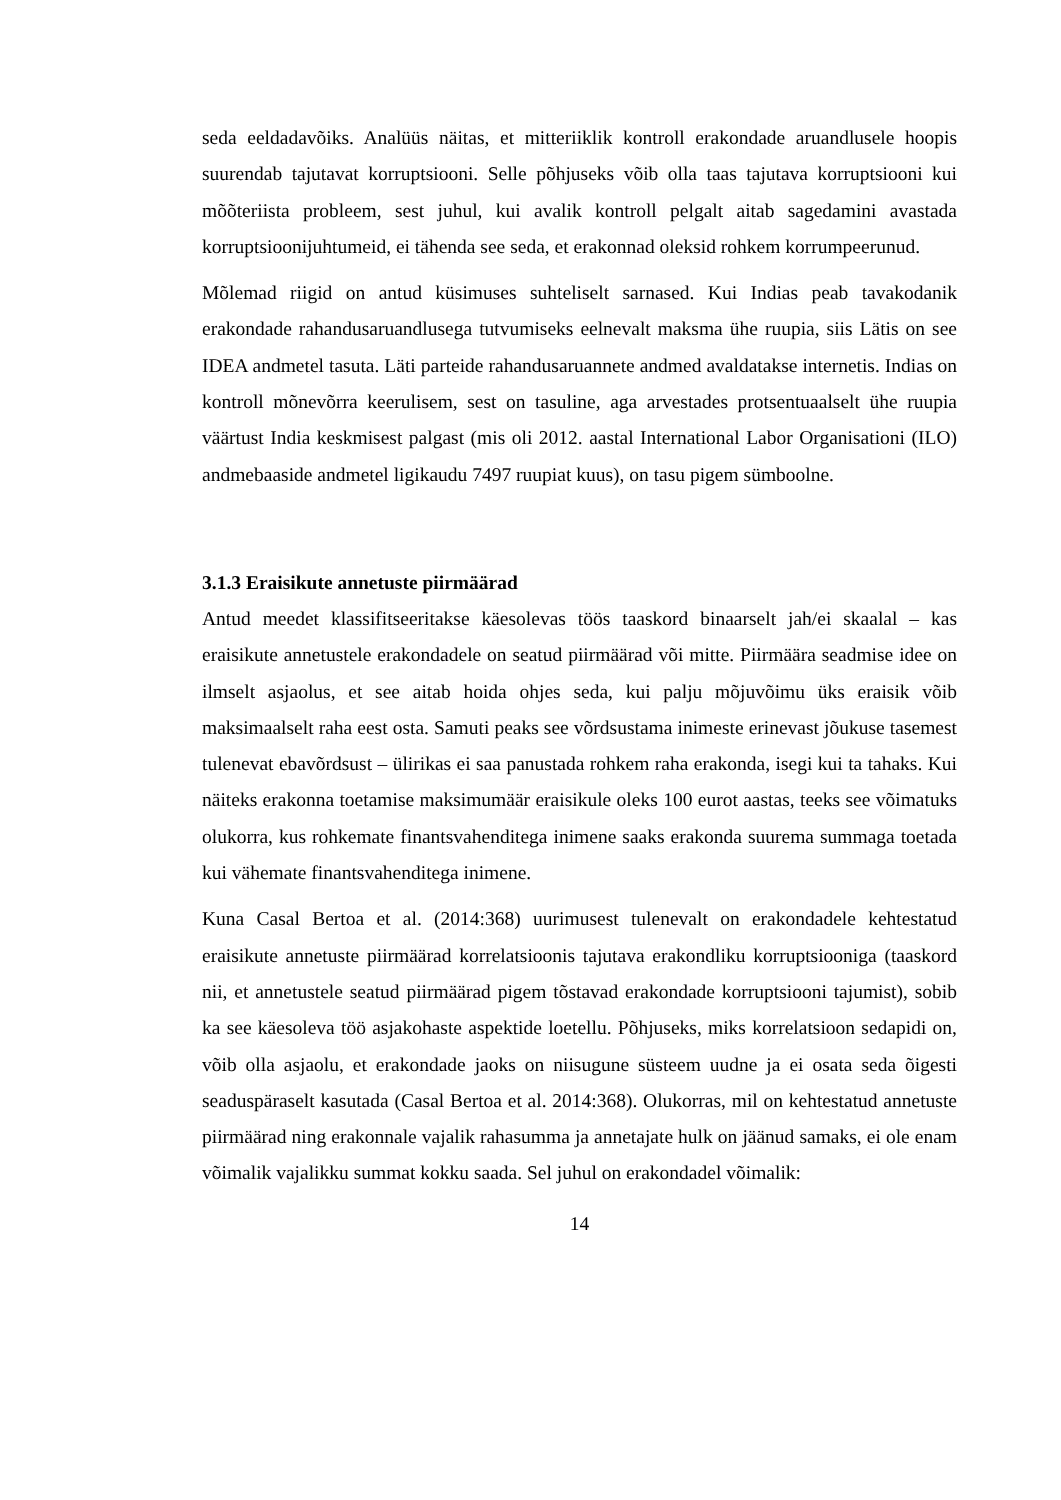seda eeldadavõiks. Analüüs näitas, et mitteriiklik kontroll erakondade aruandlusele hoopis suurendab tajutavat korruptsiooni. Selle põhjuseks võib olla taas tajutava korruptsiooni kui mõõteriista probleem, sest juhul, kui avalik kontroll pelgalt aitab sagedamini avastada korruptsioonijuhtumeid, ei tähenda see seda, et erakonnad oleksid rohkem korrumpeerunud.
Mõlemad riigid on antud küsimuses suhteliselt sarnased. Kui Indias peab tavakodanik erakondade rahandusaruandlusega tutvumiseks eelnevalt maksma ühe ruupia, siis Lätis on see IDEA andmetel tasuta. Läti parteide rahandusaruannete andmed avaldatakse internetis. Indias on kontroll mõnevõrra keerulisem, sest on tasuline, aga arvestades protsentuaalselt ühe ruupia väärtust India keskmisest palgast (mis oli 2012. aastal International Labor Organisationi (ILO) andmebaaside andmetel ligikaudu 7497 ruupiat kuus), on tasu pigem sümboolne.
3.1.3 Eraisikute annetuste piirmäärad
Antud meedet klassifitseeritakse käesolevas töös taaskord binaarselt jah/ei skaalal – kas eraisikute annetustele erakondadele on seatud piirmäärad või mitte. Piirmäära seadmise idee on ilmselt asjaolus, et see aitab hoida ohjes seda, kui palju mõjuvõimu üks eraisik võib maksimaalselt raha eest osta. Samuti peaks see võrdsustama inimeste erinevast jõukuse tasemest tulenevat ebavõrdsust – ülirikas ei saa panustada rohkem raha erakonda, isegi kui ta tahaks. Kui näiteks erakonna toetamise maksimumäär eraisikule oleks 100 eurot aastas, teeks see võimatuks olukorra, kus rohkemate finantsvahenditega inimene saaks erakonda suurema summaga toetada kui vähemate finantsvahenditega inimene.
Kuna Casal Bertoa et al. (2014:368) uurimusest tulenevalt on erakondadele kehtestatud eraisikute annetuste piirmäärad korrelatsioonis tajutava erakondliku korruptsiooniga (taaskord nii, et annetustele seatud piirmäärad pigem tõstavad erakondade korruptsiooni tajumist), sobib ka see käesoleva töö asjakohaste aspektide loetellu. Põhjuseks, miks korrelatsioon sedapidi on, võib olla asjaolu, et erakondade jaoks on niisugune süsteem uudne ja ei osata seda õigesti seaduspäraselt kasutada (Casal Bertoa et al. 2014:368). Olukorras, mil on kehtestatud annetuste piirmäärad ning erakonnale vajalik rahasumma ja annetajate hulk on jäänud samaks, ei ole enam võimalik vajalikku summat kokku saada. Sel juhul on erakondadel võimalik:
14